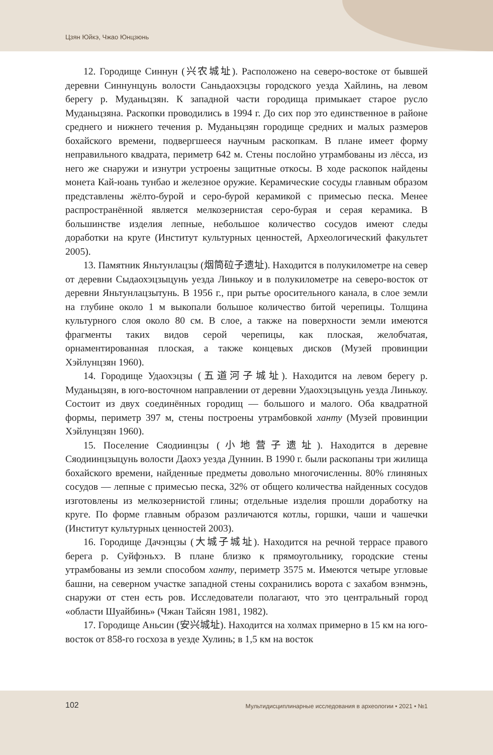Цзян Юйкэ, Чжао Юнцзюнь
12. Городище Синнун (兴农城址). Расположено на северо-востоке от бывшей деревни Синнунцунь волости Саньдаохэцзы городского уезда Хайлинь, на левом берегу р. Муданьцзян. К западной части городища примыкает старое русло Муданьцзяна. Раскопки проводились в 1994 г. До сих пор это единственное в районе среднего и нижнего течения р. Муданьцзян городище средних и малых размеров бохайского времени, подвергшееся научным раскопкам. В плане имеет форму неправильного квадрата, периметр 642 м. Стены послойно утрамбованы из лёсса, из него же снаружи и изнутри устроены защитные откосы. В ходе раскопок найдены монета Кай-юань тунбао и железное оружие. Керамические сосуды главным образом представлены жёлто-бурой и серо-бурой керамикой с примесью песка. Менее распространённой является мелкозернистая серо-бурая и серая керамика. В большинстве изделия лепные, небольшое количество сосудов имеют следы доработки на круге (Институт культурных ценностей, Археологический факультет 2005).
13. Памятник Яньтунлацзы (烟筒砬子遗址). Находится в полукилометре на север от деревни Сыдаохэцзыцунь уезда Линькоу и в полукилометре на северо-восток от деревни Яньтунлацзытунь. В 1956 г., при рытье оросительного канала, в слое земли на глубине около 1 м выкопали большое количество битой черепицы. Толщина культурного слоя около 80 см. В слое, а также на поверхности земли имеются фрагменты таких видов серой черепицы, как плоская, желобчатая, орнаментированная плоская, а также концевых дисков (Музей провинции Хэйлунцзян 1960).
14. Городище Удаохэцзы (五道河子城址). Находится на левом берегу р. Муданьцзян, в юго-восточном направлении от деревни Удаохэцзыцунь уезда Линькоу. Состоит из двух соединённых городищ — большого и малого. Оба квадратной формы, периметр 397 м, стены построены утрамбовкой ханту (Музей провинции Хэйлунцзян 1960).
15. Поселение Сяодиинцзы (小地营子遗址). Находится в деревне Сяодиинцзыцунь волости Даохэ уезда Дуннин. В 1990 г. были раскопаны три жилища бохайского времени, найденные предметы довольно многочисленны. 80% глиняных сосудов — лепные с примесью песка, 32% от общего количества найденных сосудов изготовлены из мелкозернистой глины; отдельные изделия прошли доработку на круге. По форме главным образом различаются котлы, горшки, чаши и чашечки (Институт культурных ценностей 2003).
16. Городище Дачэнцзы (大城子城址). Находится на речной террасе правого берега р. Суйфэньхэ. В плане близко к прямоугольнику, городские стены утрамбованы из земли способом ханту, периметр 3575 м. Имеются четыре угловые башни, на северном участке западной стены сохранились ворота с захабом вэнмэнь, снаружи от стен есть ров. Исследователи полагают, что это центральный город «области Шуайбинь» (Чжан Тайсян 1981, 1982).
17. Городище Аньсин (安兴城址). Находится на холмах примерно в 15 км на юго-восток от 858-го госхоза в уезде Хулинь; в 1,5 км на восток
102
Мультидисциплинарные исследования в археологии • 2021 • №1